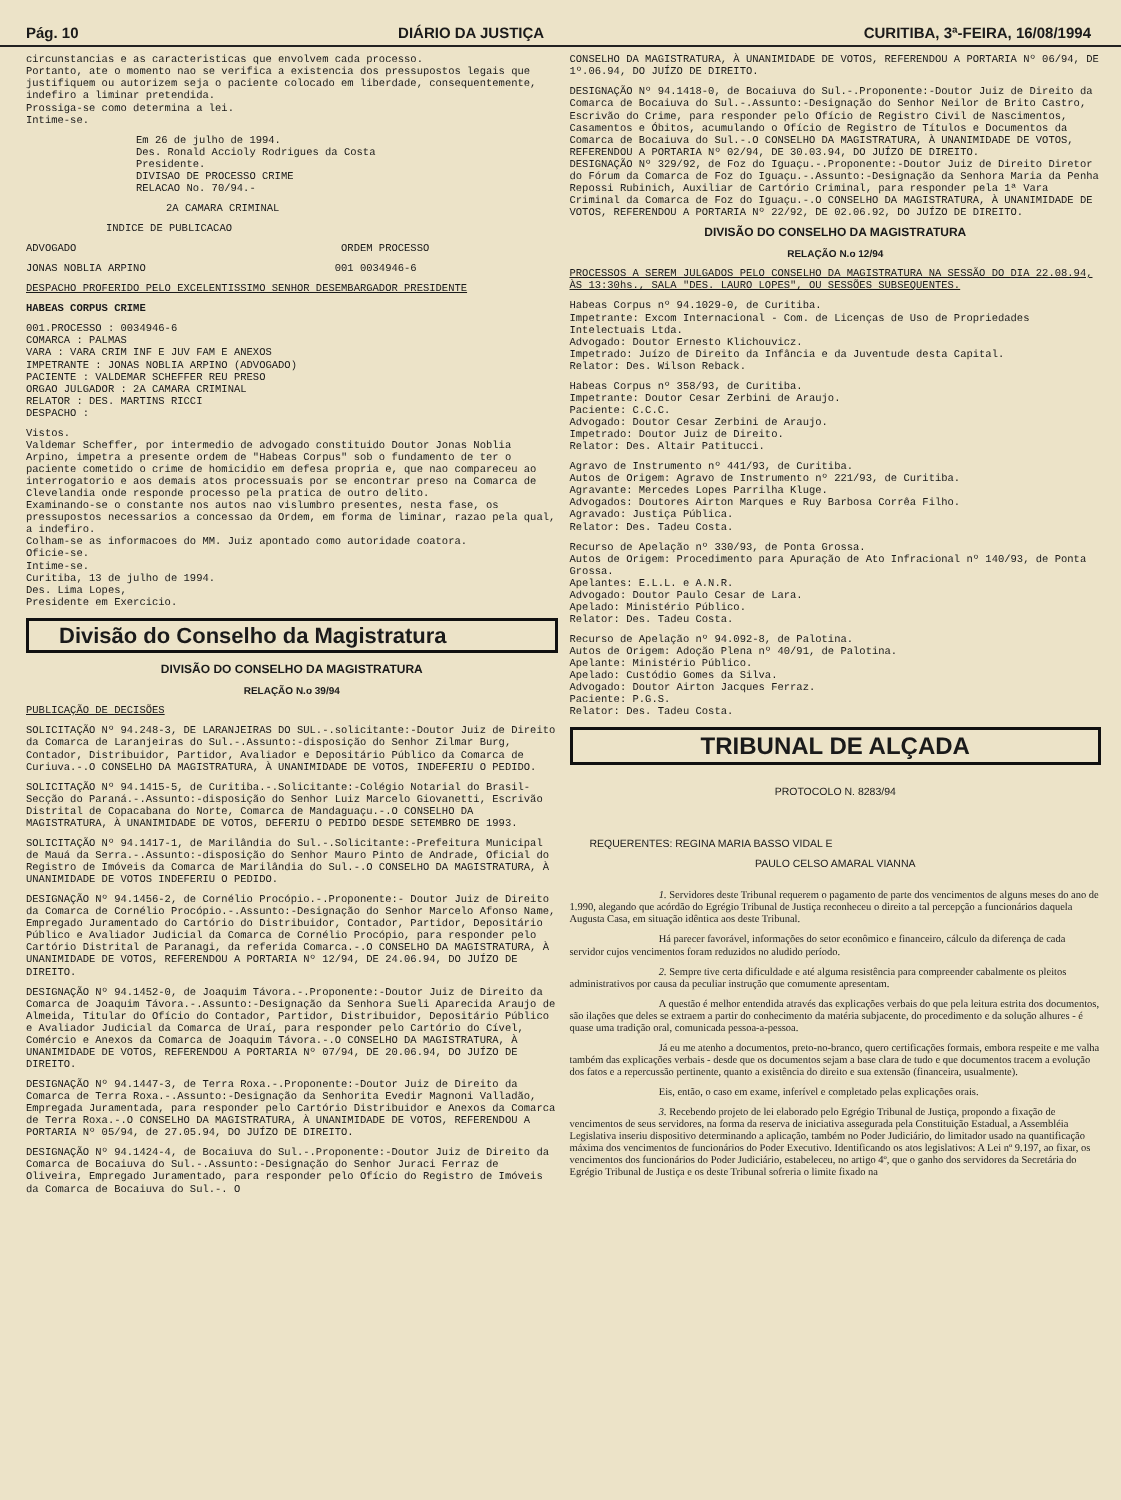Pág. 10 DIÁRIO DA JUSTIÇA CURITIBA, 3ª-FEIRA, 16/08/1994
circunstancias e as caracteristicas que envolvem cada processo.
Portanto, ate o momento nao se verifica a existencia dos pressupostos legais que justifiquem ou autorizem seja o paciente colocado em liberdade, consequentemente, indefiro a liminar pretendida.
Prossiga-se como determina a lei.
Intime-se.
Em 26 de julho de 1994.
Des. Ronald Accioly Rodrigues da Costa
Presidente.
DIVISAO DE PROCESSO CRIME
RELACAO No. 70/94.-
2A CAMARA CRIMINAL
INDICE DE PUBLICACAO
ADVOGADO ORDEM PROCESSO
JONAS NOBLIA ARPINO 001 0034946-6
DESPACHO PROFERIDO PELO EXCELENTISSIMO SENHOR DESEMBARGADOR PRESIDENTE
HABEAS CORPUS CRIME
001.PROCESSO : 0034946-6
COMARCA : PALMAS
VARA : VARA CRIM INF E JUV FAM E ANEXOS
IMPETRANTE : JONAS NOBLIA ARPINO (ADVOGADO)
PACIENTE : VALDEMAR SCHEFFER REU PRESO
ORGAO JULGADOR : 2A CAMARA CRIMINAL
RELATOR : DES. MARTINS RICCI
DESPACHO :
Vistos.
Valdemar Scheffer, por intermedio de advogado constituido Doutor Jonas Noblia Arpino, impetra a presente ordem de "Habeas Corpus" sob o fundamento de ter o paciente cometido o crime de homicidio em defesa propria e, que nao compareceu ao interrogatorio e aos demais atos processuais por se encontrar preso na Comarca de Clevelandia onde responde processo pela pratica de outro delito.
Examinando-se o constante nos autos nao vislumbro presentes, nesta fase, os pressupostos necessarios a concessao da Ordem, em forma de liminar, razao pela qual, a indefiro.
Colham-se as informacoes do MM. Juiz apontado como autoridade coatora.
Oficie-se.
Intime-se.
Curitiba, 13 de julho de 1994.
Des. Lima Lopes,
Presidente em Exercicio.
Divisão do Conselho da Magistratura
DIVISÃO DO CONSELHO DA MAGISTRATURA
RELAÇÃO N.o 39/94
PUBLICAÇÃO DE DECISÕES
SOLICITAÇÃO Nº 94.248-3, DE LARANJEIRAS DO SUL.-.solicitante:-Doutor Juiz de Direito da Comarca de Laranjeiras do Sul.-.Assunto:-disposição do Senhor Zilmar Burg, Contador, Distribuidor, Partidor, Avaliador e Depositário Público da Comarca de Curiuva.-.O CONSELHO DA MAGISTRATURA, À UNANIMIDADE DE VOTOS, INDEFERIU O PEDIDO.
SOLICITAÇÃO Nº 94.1415-5, de Curitiba.-.Solicitante:-Colégio Notarial do Brasil-Secção do Paraná.-.Assunto:-disposição do Senhor Luiz Marcelo Giovanetti, Escrivão Distrital de Copacabana do Norte, Comarca de Mandaguaçu.-.O CONSELHO DA MAGISTRATURA, À UNANIMIDADE DE VOTOS, DEFERIU O PEDIDO DESDE SETEMBRO DE 1993.
SOLICITAÇÃO Nº 94.1417-1, de Marilândia do Sul.-.Solicitante:-Prefeitura Municipal de Mauá da Serra.-.Assunto:-disposição do Senhor Mauro Pinto de Andrade, Oficial do Registro de Imóveis da Comarca de Marilândia do Sul.-.O CONSELHO DA MAGISTRATURA, À UNANIMIDADE DE VOTOS INDEFERIU O PEDIDO.
DESIGNAÇÃO Nº 94.1456-2, de Cornélio Procópio.-.Proponente:- Doutor Juiz de Direito da Comarca de Cornélio Procópio.-.Assunto:-Designação do Senhor Marcelo Afonso Name, Empregado Juramentado do Cartório do Distribuidor, Contador, Partidor, Depositário Público e Avaliador Judicial da Comarca de Cornélio Procópio, para responder pelo Cartório Distrital de Paranagi, da referida Comarca.-.O CONSELHO DA MAGISTRATURA, À UNANIMIDADE DE VOTOS, REFERENDOU A PORTARIA Nº 12/94, DE 24.06.94, DO JUÍZO DE DIREITO.
DESIGNAÇÃO Nº 94.1452-0, de Joaquim Távora.-.Proponente:-Doutor Juiz de Direito da Comarca de Joaquim Távora.-.Assunto:-Designação da Senhora Sueli Aparecida Araujo de Almeida, Titular do Ofício do Contador, Partidor, Distribuidor, Depositário Público e Avaliador Judicial da Comarca de Uraí, para responder pelo Cartório do Cível, Comércio e Anexos da Comarca de Joaquim Távora.-.O CONSELHO DA MAGISTRATURA, À UNANIMIDADE DE VOTOS, REFERENDOU A PORTARIA Nº 07/94, DE 20.06.94, DO JUÍZO DE DIREITO.
DESIGNAÇÃO Nº 94.1447-3, de Terra Roxa.-.Proponente:-Doutor Juiz de Direito da Comarca de Terra Roxa.-.Assunto:-Designação da Senhorita Evedir Magnoni Valladão, Empregada Juramentada, para responder pelo Cartório Distribuidor e Anexos da Comarca de Terra Roxa.-.O CONSELHO DA MAGISTRATURA, À UNANIMIDADE DE VOTOS, REFERENDOU A PORTARIA Nº 05/94, de 27.05.94, DO JUÍZO DE DIREITO.
DESIGNAÇÃO Nº 94.1424-4, de Bocaiuva do Sul.-.Proponente:-Doutor Juiz de Direito da Comarca de Bocaiuva do Sul.-.Assunto:-Designação do Senhor Juraci Ferraz de Oliveira, Empregado Juramentado, para responder pelo Ofício do Registro de Imóveis da Comarca de Bocaiuva do Sul.-. O
CONSELHO DA MAGISTRATURA, À UNANIMIDADE DE VOTOS, REFERENDOU A PORTARIA Nº 06/94, DE 1º.06.94, DO JUÍZO DE DIREITO.
DESIGNAÇÃO Nº 94.1418-0, de Bocaiuva do Sul.-.Proponente:-Doutor Juiz de Direito da Comarca de Bocaiuva do Sul.-.Assunto:-Designação do Senhor Neilor de Brito Castro, Escrivão do Crime, para responder pelo Ofício de Registro Civil de Nascimentos, Casamentos e Óbitos, acumulando o Ofício de Registro de Títulos e Documentos da Comarca de Bocaiuva do Sul.-.O CONSELHO DA MAGISTRATURA, À UNANIMIDADE DE VOTOS, REFERENDOU A PORTARIA Nº 02/94, DE 30.03.94, DO JUÍZO DE DIREITO.
DESIGNAÇÃO Nº 329/92, de Foz do Iguaçu.-.Proponente:-Doutor Juiz de Direito Diretor do Fórum da Comarca de Foz do Iguaçu.-.Assunto:-Designação da Senhora Maria da Penha Repossi Rubinich, Auxiliar de Cartório Criminal, para responder pela 1ª Vara Criminal da Comarca de Foz do Iguaçu.-.O CONSELHO DA MAGISTRATURA, À UNANIMIDADE DE VOTOS, REFERENDOU A PORTARIA Nº 22/92, DE 02.06.92, DO JUÍZO DE DIREITO.
DIVISÃO DO CONSELHO DA MAGISTRATURA
RELAÇÃO N.o 12/94
PROCESSOS A SEREM JULGADOS PELO CONSELHO DA MAGISTRATURA NA SESSÃO DO DIA 22.08.94, ÀS 13:30hs., SALA "DES. LAURO LOPES", OU SESSÕES SUBSEQUENTES.
Habeas Corpus nº 94.1029-0, de Curitiba.
Impetrante: Excom Internacional - Com. de Licenças de Uso de Propriedades Intelectuais Ltda.
Advogado: Doutor Ernesto Klichouvicz.
Impetrado: Juízo de Direito da Infância e da Juventude desta Capital.
Relator: Des. Wilson Reback.
Habeas Corpus nº 358/93, de Curitiba.
Impetrante: Doutor Cesar Zerbini de Araujo.
Paciente: C.C.C.
Advogado: Doutor Cesar Zerbini de Araujo.
Impetrado: Doutor Juiz de Direito.
Relator: Des. Altair Patitucci.
Agravo de Instrumento nº 441/93, de Curitiba.
Autos de Origem: Agravo de Instrumento nº 221/93, de Curitiba.
Agravante: Mercedes Lopes Parrilha Kluge.
Advogados: Doutores Airton Marques e Ruy Barbosa Corrêa Filho.
Agravado: Justiça Pública.
Relator: Des. Tadeu Costa.
Recurso de Apelação nº 330/93, de Ponta Grossa.
Autos de Origem: Procedimento para Apuração de Ato Infracional nº 140/93, de Ponta Grossa.
Apelantes: E.L.L. e A.N.R.
Advogado: Doutor Paulo Cesar de Lara.
Apelado: Ministério Público.
Relator: Des. Tadeu Costa.
Recurso de Apelação nº 94.092-8, de Palotina.
Autos de Origem: Adoção Plena nº 40/91, de Palotina.
Apelante: Ministério Público.
Apelado: Custódio Gomes da Silva.
Advogado: Doutor Airton Jacques Ferraz.
Paciente: P.G.S.
Relator: Des. Tadeu Costa.
TRIBUNAL DE ALÇADA
PROTOCOLO N. 8283/94
REQUERENTES: REGINA MARIA BASSO VIDAL E
PAULO CELSO AMARAL VIANNA
1. Servidores deste Tribunal requerem o pagamento de parte dos vencimentos de alguns meses do ano de 1.990, alegando que acórdão do Egrégio Tribunal de Justiça reconheceu o direito a tal percepção a funcionários daquela Augusta Casa, em situação idêntica aos deste Tribunal.
Há parecer favorável, informações do setor econômico e financeiro, cálculo da diferença de cada servidor cujos vencimentos foram reduzidos no aludido período.
2. Sempre tive certa dificuldade e até alguma resistência para compreender cabalmente os pleitos administrativos por causa da peculiar instrução que comumente apresentam.
A questão é melhor entendida através das explicações verbais do que pela leitura estrita dos documentos, são ilações que deles se extraem a partir do conhecimento da matéria subjacente, do procedimento e da solução alhures - é quase uma tradição oral, comunicada pessoa-a-pessoa.
Já eu me atenho a documentos, preto-no-branco, quero certificações formais, embora respeite e me valha também das explicações verbais - desde que os documentos sejam a base clara de tudo e que documentos tracem a evolução dos fatos e a repercussão pertinente, quanto a existência do direito e sua extensão (financeira, usualmente).
Eis, então, o caso em exame, inferível e completado pelas explicações orais.
3. Recebendo projeto de lei elaborado pelo Egrégio Tribunal de Justiça, propondo a fixação de vencimentos de seus servidores, na forma da reserva de iniciativa assegurada pela Constituição Estadual, a Assembléia Legislativa inseriu dispositivo determinando a aplicação, também no Poder Judiciário, do limitador usado na quantificação máxima dos vencimentos de funcionários do Poder Executivo. Identificando os atos legislativos: A Lei nº 9.197, ao fixar, os vencimentos dos funcionários do Poder Judiciário, estabeleceu, no artigo 4º, que o ganho dos servidores da Secretária do Egrégio Tribunal de Justiça e os deste Tribunal sofreria o limite fixado na